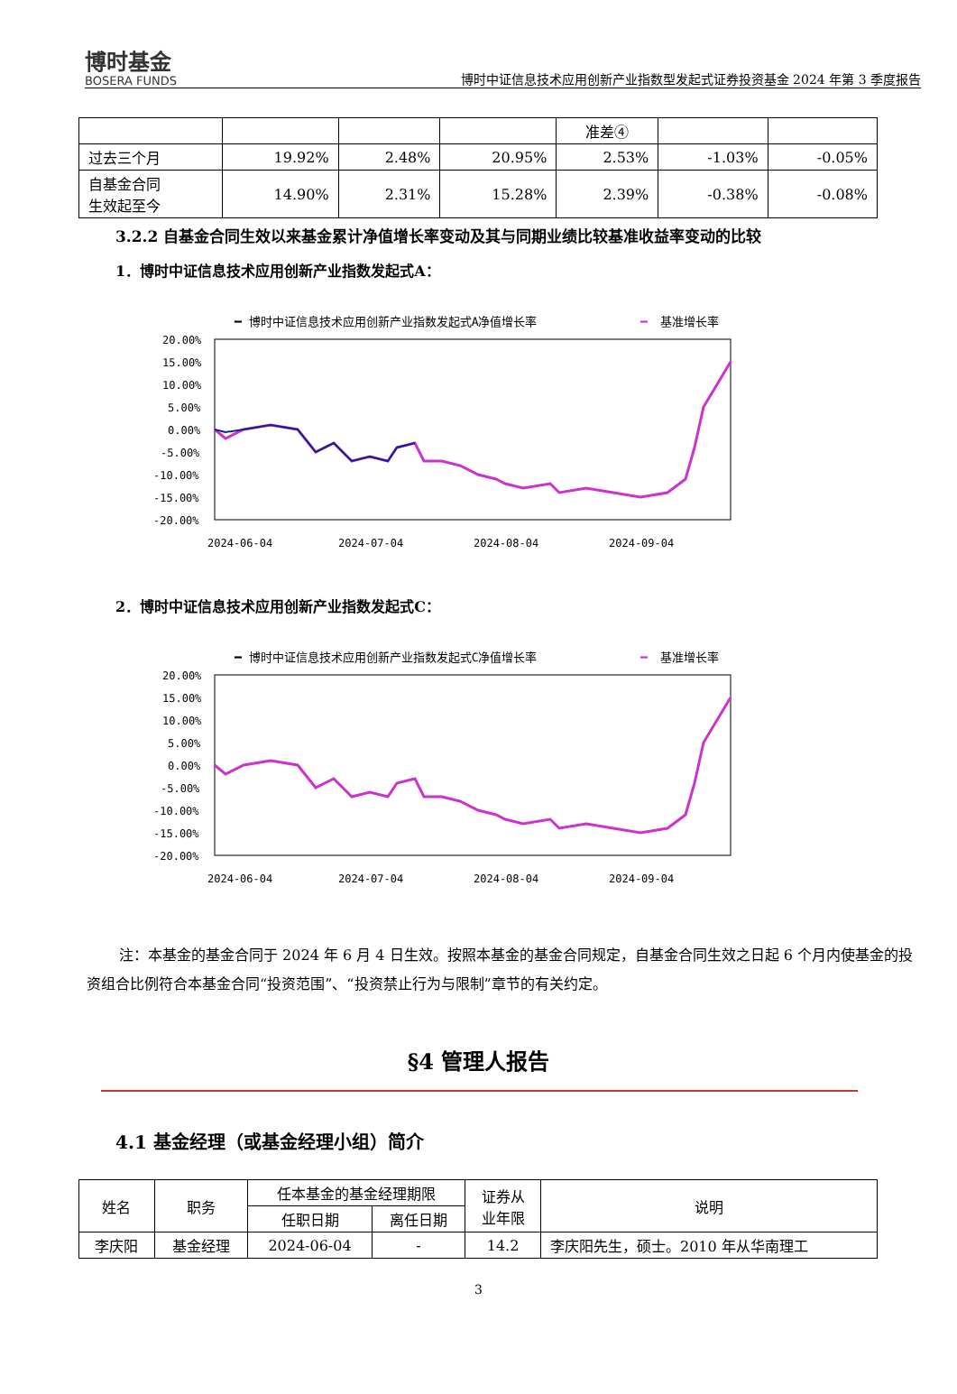博时基金
BOSERA FUNDS
博时中证信息技术应用创新产业指数型发起式证券投资基金 2024 年第 3 季度报告
| | | | | 准差④ | | |
| 过去三个月 | 19.92% | 2.48% | 20.95% | 2.53% | -1.03% | -0.05% |
| 自基金合同 生效起至今 | 14.90% | 2.31% | 15.28% | 2.39% | -0.38% | -0.08% |
3.2.2 自基金合同生效以来基金累计净值增长率变动及其与同期业绩比较基准收益率变动的比较
1．博时中证信息技术应用创新产业指数发起式A：
━ 博时中证信息技术应用创新产业指数发起式A净值增长率
━
基准增长率
20.00%
15.00%
10.00%
5.00%
0.00%
-5.00%
-10.00%
-15.00%
-20.00%
2024-06-04
2024-07-04
2024-08-04
2024-09-04
2．博时中证信息技术应用创新产业指数发起式C：
━ 博时中证信息技术应用创新产业指数发起式C净值增长率
━
基准增长率
20.00%
15.00%
10.00%
5.00%
0.00%
-5.00%
-10.00%
-15.00%
-20.00%
2024-06-04
2024-07-04
2024-08-04
2024-09-04
注：本基金的基金合同于 2024 年 6 月 4 日生效。按照本基金的基金合同规定，自基金合同生效之日起 6 个月内使基金的投资组合比例符合本基金合同“投资范围”、“投资禁止行为与限制”章节的有关约定。
§4 管理人报告
4.1 基金经理（或基金经理小组）简介
| 姓名 | 职务 | 任本基金的基金经理期限 | | 证券从 业年限 | 说明 |
| | | 任职日期 | 离任日期 | | |
| 李庆阳 | 基金经理 | 2024-06-04 | - | 14.2 | 李庆阳先生，硕士。2010 年从华南理工 |
3